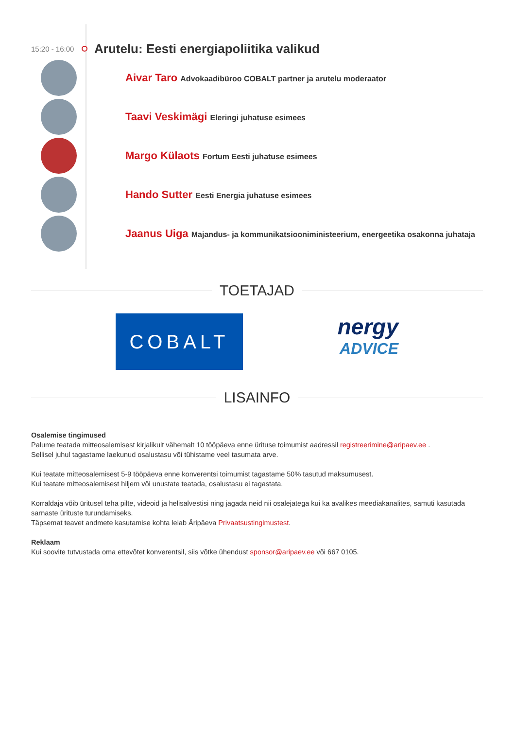15:20 - 16:00
Arutelu: Eesti energiapoliitika valikud
Aivar Taro Advokaadibüroo COBALT partner ja arutelu moderaator
Taavi Veskimägi Eleringi juhatuse esimees
Margo Külaots Fortum Eesti juhatuse esimees
Hando Sutter Eesti Energia juhatuse esimees
Jaanus Uiga Majandus- ja kommunikatsiooniministeerium, energeetika osakonna juhataja
TOETAJAD
COBALT
nergy
ADVICE
LISAINFO
Osalemise tingimused
Palume teatada mitteosalemisest kirjalikult vähemalt 10 tööpäeva enne ürituse toimumist aadressil registreerimine@aripaev.ee .
Sellisel juhul tagastame laekunud osalustasu või tühistame veel tasumata arve.
Kui teatate mitteosalemisest 5-9 tööpäeva enne konverentsi toimumist tagastame 50% tasutud maksumusest.
Kui teatate mitteosalemisest hiljem või unustate teatada, osalustasu ei tagastata.
Korraldaja võib üritusel teha pilte, videoid ja helisalvestisi ning jagada neid nii osalejatega kui ka avalikes meediakanalites, samuti kasutada sarnaste ürituste turundamiseks.
Täpsemat teavet andmete kasutamise kohta leiab Äripäeva Privaatsustingimustest.
Reklaam
Kui soovite tutvustada oma ettevõtet konverentsil, siis võtke ühendust sponsor@aripaev.ee või 667 0105.